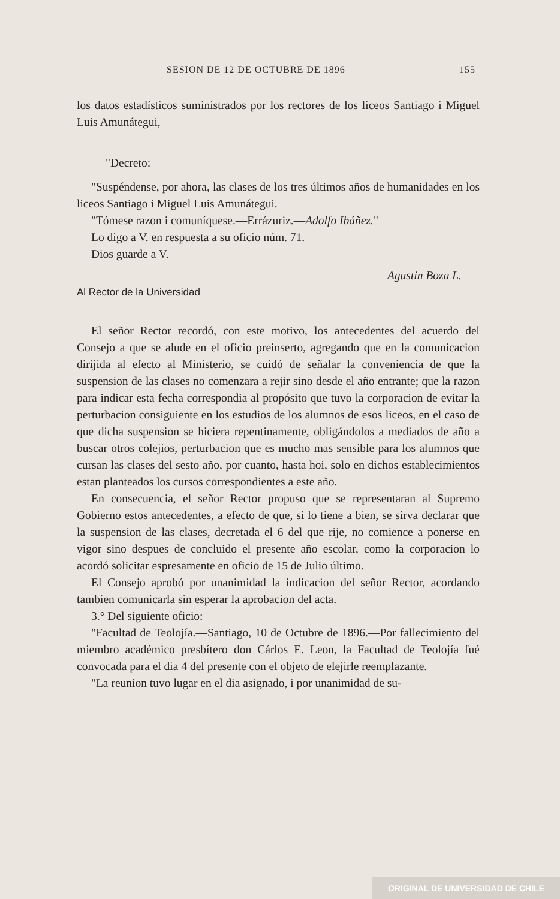SESION DE 12 DE OCTUBRE DE 1896 155
los datos estadísticos suministrados por los rectores de los liceos Santiago i Miguel Luis Amunátegui,
"Decreto:
"Suspéndense, por ahora, las clases de los tres últimos años de humanidades en los liceos Santiago i Miguel Luis Amunátegui.
"Tómese razon i comuníquese.—Errázuriz.—Adolfo Ibáñez."
Lo digo a V. en respuesta a su oficio núm. 71.
Dios guarde a V.
Agustin Boza L.
Al Rector de la Universidad
El señor Rector recordó, con este motivo, los antecedentes del acuerdo del Consejo a que se alude en el oficio preinserto, agregando que en la comunicacion dirijida al efecto al Ministerio, se cuidó de señalar la conveniencia de que la suspension de las clases no comenzara a rejir sino desde el año entrante; que la razon para indicar esta fecha correspondia al propósito que tuvo la corporacion de evitar la perturbacion consiguiente en los estudios de los alumnos de esos liceos, en el caso de que dicha suspension se hiciera repentinamente, obligándolos a mediados de año a buscar otros colejios, perturbacion que es mucho mas sensible para los alumnos que cursan las clases del sesto año, por cuanto, hasta hoi, solo en dichos establecimientos estan planteados los cursos correspondientes a este año.
En consecuencia, el señor Rector propuso que se representaran al Supremo Gobierno estos antecedentes, a efecto de que, si lo tiene a bien, se sirva declarar que la suspension de las clases, decretada el 6 del que rije, no comience a ponerse en vigor sino despues de concluido el presente año escolar, como la corporacion lo acordó solicitar espresamente en oficio de 15 de Julio último.
El Consejo aprobó por unanimidad la indicacion del señor Rector, acordando tambien comunicarla sin esperar la aprobacion del acta.
3.° Del siguiente oficio:
"Facultad de Teolojía.—Santiago, 10 de Octubre de 1896.—Por fallecimiento del miembro académico presbítero don Cárlos E. Leon, la Facultad de Teolojía fué convocada para el dia 4 del presente con el objeto de elejirle reemplazante.
"La reunion tuvo lugar en el dia asignado, i por unanimidad de su-
ORIGINAL DE UNIVERSIDAD DE CHILE